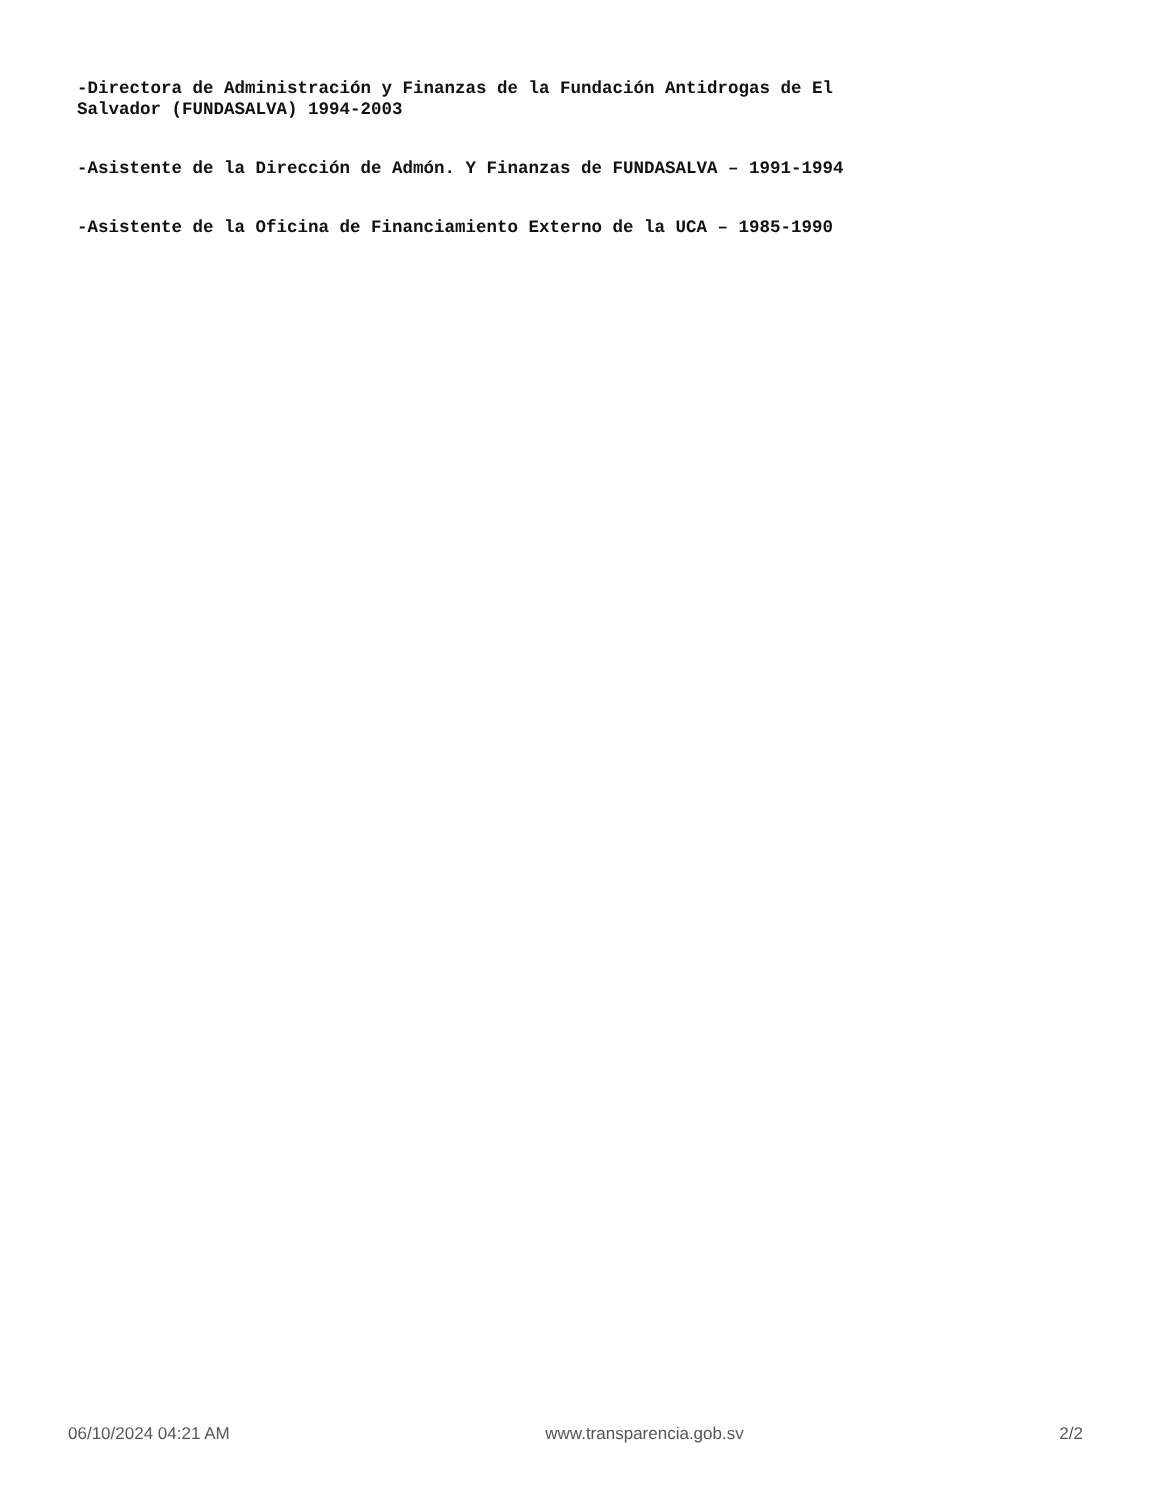-Directora de Administración y Finanzas de la Fundación Antidrogas de El
Salvador (FUNDASALVA) 1994-2003
-Asistente de la Dirección de Admón. Y Finanzas de FUNDASALVA – 1991-1994
-Asistente de la Oficina de Financiamiento Externo de la UCA – 1985-1990
06/10/2024 04:21 AM www.transparencia.gob.sv 2/2